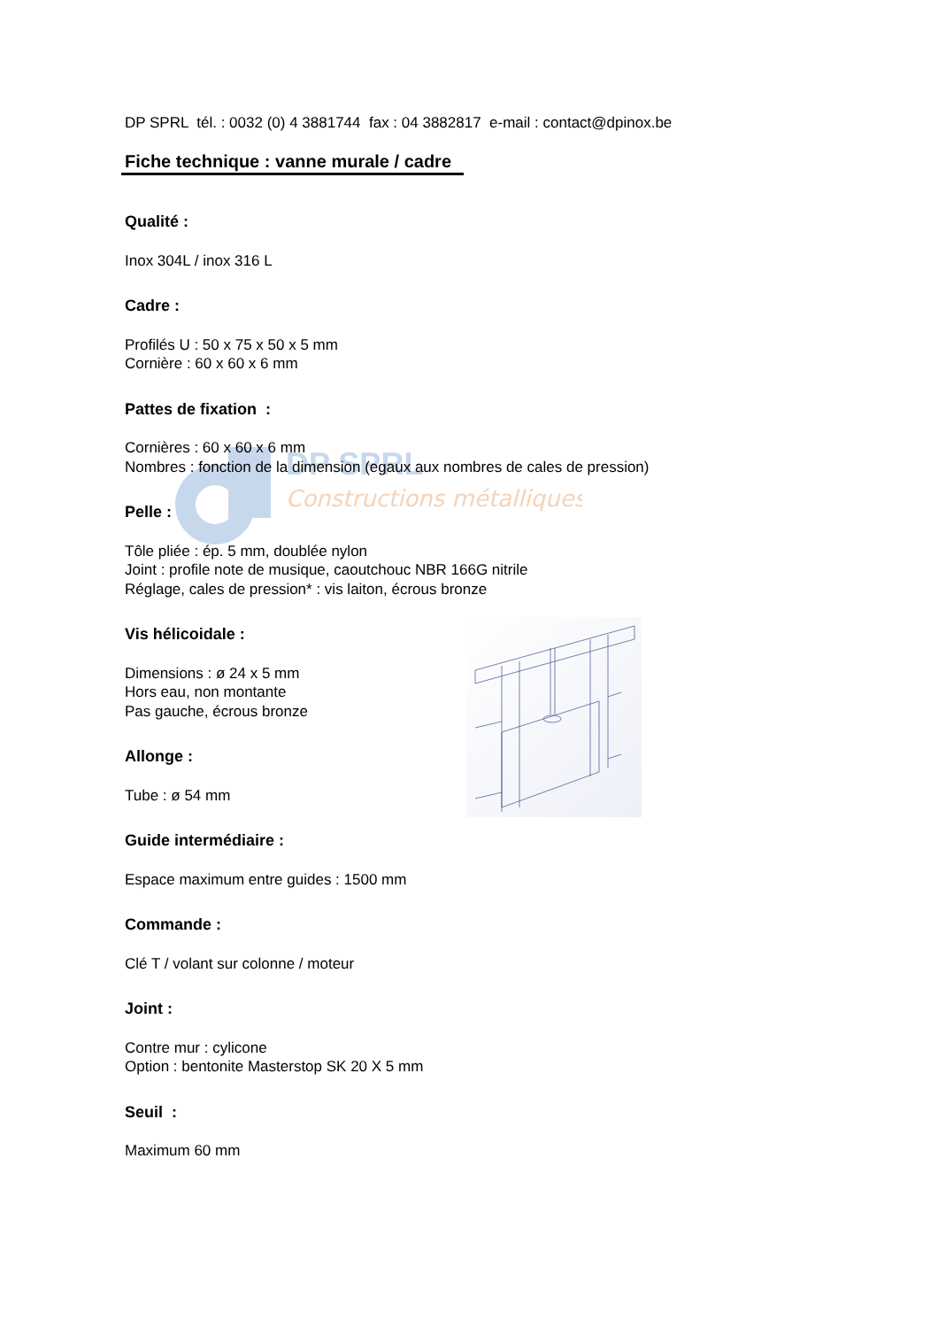DP SPRL
Constructions métalliques
DP SPRL tél. : 0032 (0) 4 3881744 fax : 04 3882817 e-mail : contact@dpinox.be
Fiche technique : vanne murale / cadre
Qualité :
Inox 304L / inox 316 L
Cadre :
Profilés U : 50 x 75 x 50 x 5 mm
Cornière : 60 x 60 x 6 mm
Pattes de fixation :
Cornières : 60 x 60 x 6 mm
Nombres : fonction de la dimension (egaux aux nombres de cales de pression)
Pelle :
Tôle pliée : ép. 5 mm, doublée nylon
Joint : profile note de musique, caoutchouc NBR 166G nitrile
Réglage, cales de pression* : vis laiton, écrous bronze
Vis hélicoidale :
Dimensions : ø 24 x 5 mm
Hors eau, non montante
Pas gauche, écrous bronze
Allonge :
Tube : ø 54 mm
Guide intermédiaire :
Espace maximum entre guides : 1500 mm
Commande :
Clé T / volant sur colonne / moteur
Joint :
Contre mur : cylicone
Option : bentonite Masterstop SK 20 X 5 mm
Seuil :
Maximum 60 mm